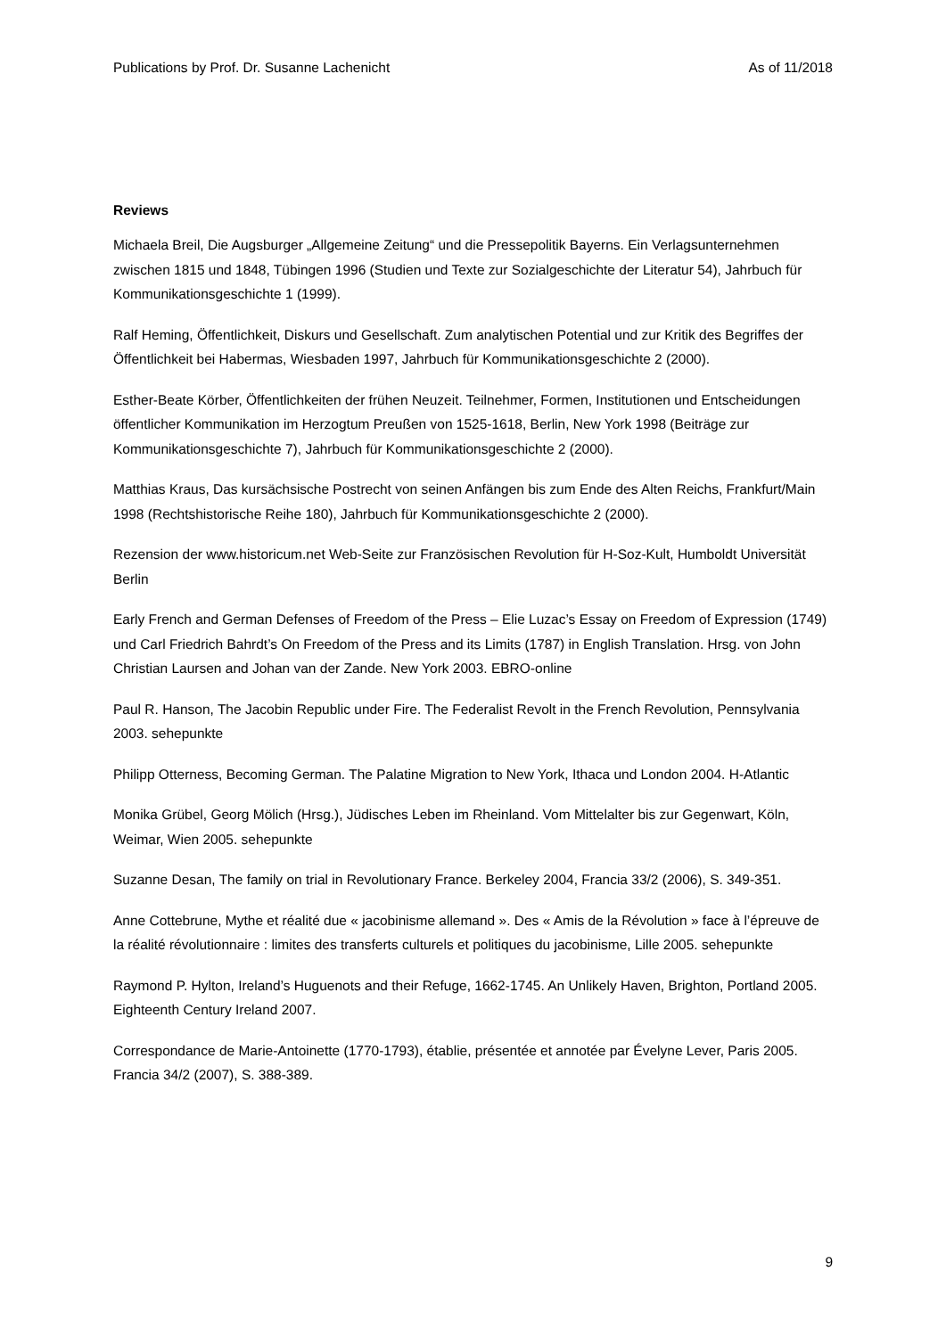Publications by Prof. Dr. Susanne Lachenicht As of 11/2018
Reviews
Michaela Breil, Die Augsburger „Allgemeine Zeitung“ und die Pressepolitik Bayerns. Ein Verlagsunternehmen zwischen 1815 und 1848, Tübingen 1996 (Studien und Texte zur Sozialgeschichte der Literatur 54), Jahrbuch für Kommunikationsgeschichte 1 (1999).
Ralf Heming, Öffentlichkeit, Diskurs und Gesellschaft. Zum analytischen Potential und zur Kritik des Begriffes der Öffentlichkeit bei Habermas, Wiesbaden 1997, Jahrbuch für Kommunikationsgeschichte 2 (2000).
Esther-Beate Körber, Öffentlichkeiten der frühen Neuzeit. Teilnehmer, Formen, Institutionen und Entscheidungen öffentlicher Kommunikation im Herzogtum Preußen von 1525-1618, Berlin, New York 1998 (Beiträge zur Kommunikationsgeschichte 7), Jahrbuch für Kommunikationsgeschichte 2 (2000).
Matthias Kraus, Das kursächsische Postrecht von seinen Anfängen bis zum Ende des Alten Reichs, Frankfurt/Main 1998 (Rechtshistorische Reihe 180), Jahrbuch für Kommunikationsgeschichte 2 (2000).
Rezension der www.historicum.net Web-Seite zur Französischen Revolution für H-Soz-Kult, Humboldt Universität Berlin
Early French and German Defenses of Freedom of the Press – Elie Luzac’s Essay on Freedom of Expression (1749) und Carl Friedrich Bahrdt’s On Freedom of the Press and its Limits (1787) in English Translation. Hrsg. von John Christian Laursen and Johan van der Zande. New York 2003. EBRO-online
Paul R. Hanson, The Jacobin Republic under Fire. The Federalist Revolt in the French Revolution, Pennsylvania 2003. sehepunkte
Philipp Otterness, Becoming German. The Palatine Migration to New York, Ithaca und London 2004. H-Atlantic
Monika Grübel, Georg Mölich (Hrsg.), Jüdisches Leben im Rheinland. Vom Mittelalter bis zur Gegenwart, Köln, Weimar, Wien 2005. sehepunkte
Suzanne Desan, The family on trial in Revolutionary France. Berkeley 2004, Francia 33/2 (2006), S. 349-351.
Anne Cottebrune, Mythe et réalité due « jacobinisme allemand ». Des « Amis de la Révolution » face à l’épreuve de la réalité révolutionnaire : limites des transferts culturels et politiques du jacobinisme, Lille 2005. sehepunkte
Raymond P. Hylton, Ireland’s Huguenots and their Refuge, 1662-1745. An Unlikely Haven, Brighton, Portland 2005. Eighteenth Century Ireland 2007.
Correspondance de Marie-Antoinette (1770-1793), établie, présentée et annotée par Évelyne Lever, Paris 2005. Francia 34/2 (2007), S. 388-389.
9